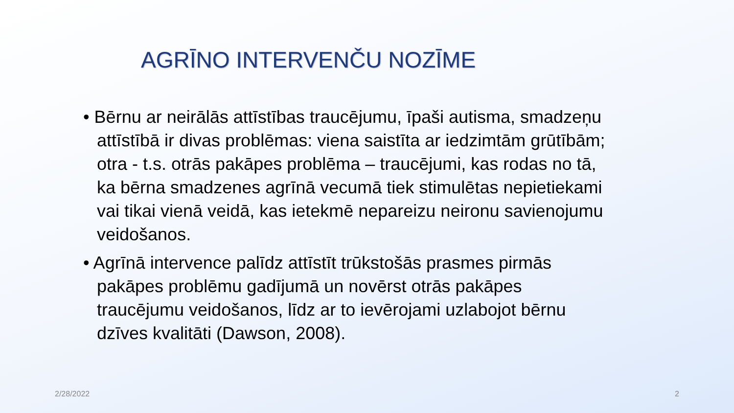AGRĪNO INTERVENČU NOZĪME
• Bērnu ar neirālās attīstības traucējumu, īpaši autisma, smadzeņu attīstībā ir divas problēmas: viena saistīta ar iedzimtām grūtībām; otra - t.s. otrās pakāpes problēma – traucējumi, kas rodas no tā, ka bērna smadzenes agrīnā vecumā tiek stimulētas nepietiekami vai tikai vienā veidā, kas ietekmē nepareizu neironu savienojumu veidošanos.
• Agrīnā intervence palīdz attīstīt trūkstošās prasmes pirmās pakāpes problēmu gadījumā un novērst otrās pakāpes traucējumu veidošanos, līdz ar to ievērojami uzlabojot bērnu dzīves kvalitāti (Dawson, 2008).
2/28/2022 2